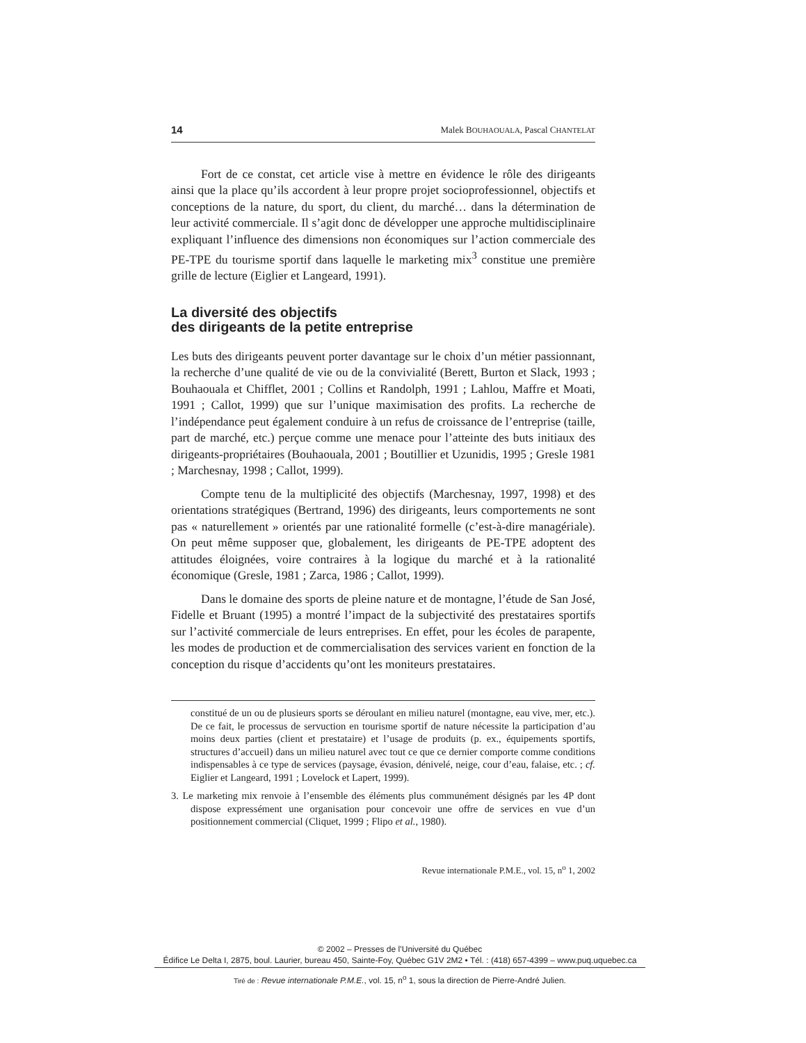14 Malek BOUHAOUALA, Pascal CHANTELAT
Fort de ce constat, cet article vise à mettre en évidence le rôle des dirigeants ainsi que la place qu’ils accordent à leur propre projet socioprofessionnel, objectifs et conceptions de la nature, du sport, du client, du marché… dans la détermination de leur activité commerciale. Il s’agit donc de développer une approche multi­disciplinaire expliquant l’influence des dimensions non économiques sur l’action commerciale des PE-TPE du tourisme sportif dans laquelle le marketing mix<sup>3</sup> constitue une première grille de lecture (Eiglier et Langeard, 1991).
La diversité des objectifs
des dirigeants de la petite entreprise
Les buts des dirigeants peuvent porter davantage sur le choix d’un métier passion­nant, la recherche d’une qualité de vie ou de la convivialité (Berett, Burton et Slack, 1993 ; Bouhaouala et Chifflet, 2001 ; Collins et Randolph, 1991 ; Lahlou, Maffre et Moati, 1991 ; Callot, 1999) que sur l’unique maximisation des profits. La recherche de l’indépendance peut également conduire à un refus de croissance de l’entreprise (taille, part de marché, etc.) perçue comme une menace pour l’atteinte des buts initiaux des dirigeants-propriétaires (Bouhaouala, 2001 ; Boutillier et Uzunidis, 1995 ; Gresle 1981 ; Marchesnay, 1998 ; Callot, 1999).
Compte tenu de la multiplicité des objectifs (Marchesnay, 1997, 1998) et des orientations stratégiques (Bertrand, 1996) des dirigeants, leurs comportements ne sont pas « naturellement » orientés par une rationalité formelle (c’est-à-dire managériale). On peut même supposer que, globalement, les dirigeants de PE-TPE adoptent des attitudes éloignées, voire contraires à la logique du marché et à la rationalité économique (Gresle, 1981 ; Zarca, 1986 ; Callot, 1999).
Dans le domaine des sports de pleine nature et de montagne, l’étude de San José, Fidelle et Bruant (1995) a montré l’impact de la subjectivité des prestataires sportifs sur l’activité commerciale de leurs entreprises. En effet, pour les écoles de parapente, les modes de production et de commercialisation des services varient en fonction de la conception du risque d’accidents qu’ont les moniteurs prestataires.
constitué de un ou de plusieurs sports se déroulant en milieu naturel (montagne, eau vive, mer, etc.). De ce fait, le processus de servuction en tourisme sportif de nature nécessite la participation d’au moins deux parties (client et prestataire) et l’usage de produits (p. ex., équipements sportifs, structures d’accueil) dans un milieu naturel avec tout ce que ce dernier comporte comme conditions indispensables à ce type de services (paysage, évasion, dénivelé, neige, cour d’eau, falaise, etc. ; cf. Eiglier et Langeard, 1991 ; Lovelock et Lapert, 1999).
3. Le marketing mix renvoie à l’ensemble des éléments plus communément désignés par les 4P dont dispose expressément une organisation pour concevoir une offre de services en vue d’un positionnement commercial (Cliquet, 1999 ; Flipo et al., 1980).
Revue internationale P.M.E., vol. 15, n<sup>o</sup> 1, 2002
© 2002 – Presses de l’Université du Québec
Édifice Le Delta I, 2875, boul. Laurier, bureau 450, Sainte-Foy, Québec G1V 2M2 • Tél. : (418) 657-4399 – www.puq.uquebec.ca
Tiré de : Revue internationale P.M.E., vol. 15, n<sup>o</sup> 1, sous la direction de Pierre-André Julien.